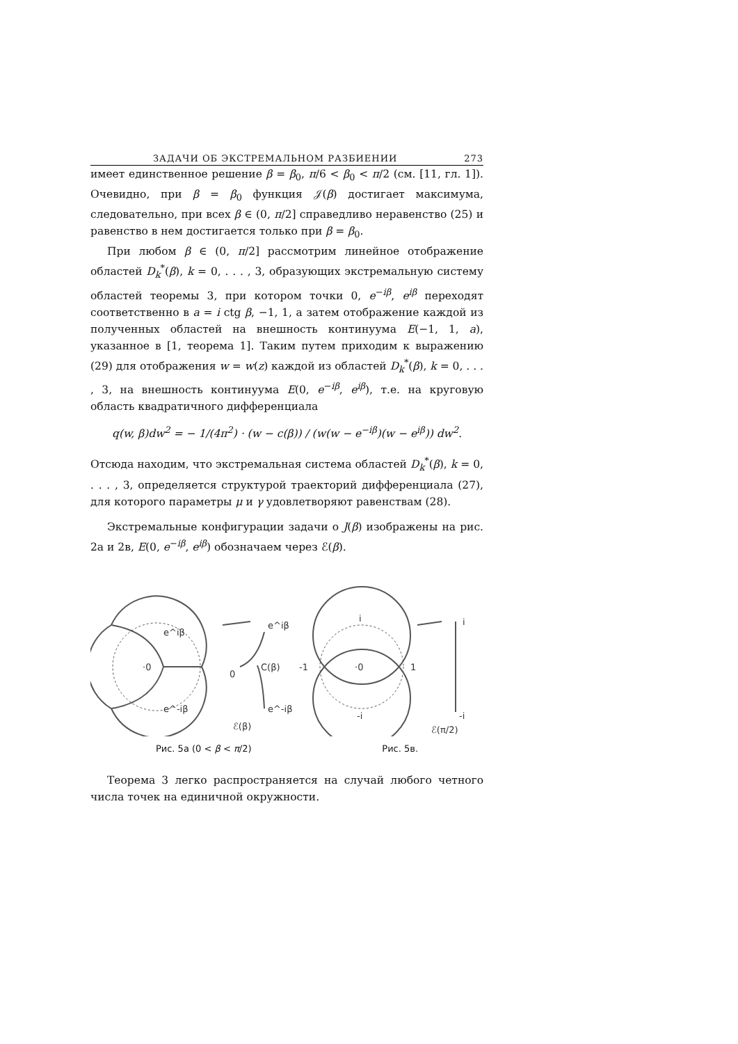ЗАДАЧИ ОБ ЭКСТРЕМАЛЬНОМ РАЗБИЕНИИ 273
имеет единственное решение β = β<sub>0</sub>, π/6 < β<sub>0</sub> < π/2 (см. [11, гл. 1]). Очевидно, при β = β<sub>0</sub> функция 𝒥(β) достигает максимума, следовательно, при всех β ∈ (0, π/2] справедливо неравенство (25) и равенство в нем достигается только при β = β<sub>0</sub>.
При любом β ∈ (0, π/2] рассмотрим линейное отображение областей D<sub>k</sub><sup>*</sup>(β), k = 0, . . . , 3, образующих экстремальную систему областей теоремы 3, при котором точки 0, e<sup>−iβ</sup>, e<sup>iβ</sup> переходят соответственно в a = i ctg β, −1, 1, а затем отображение каждой из полученных областей на внешность континуума E(−1, 1, a), указанное в [1, теорема 1]. Таким путем приходим к выражению (29) для отображения w = w(z) каждой из областей D<sub>k</sub><sup>*</sup>(β), k = 0, . . . , 3, на внешность континуума E(0, e<sup>−iβ</sup>, e<sup>iβ</sup>), т.е. на круговую область квадратичного дифференциала
q(w, β)dw<sup>2</sup> = − 1/(4π<sup>2</sup>) · (w − c(β)) / (w(w − e<sup>−iβ</sup>)(w − e<sup>iβ</sup>)) dw<sup>2</sup>.
Отсюда находим, что экстремальная система областей D<sub>k</sub><sup>*</sup>(β), k = 0, . . . , 3, определяется структурой траекторий дифференциала (27), для которого параметры μ и γ удовлетворяют равенствам (28).
Экстремальные конфигурации задачи о J(β) изображены на рис. 2а и 2в, E(0, e<sup>−iβ</sup>, e<sup>iβ</sup>) обозначаем через ℰ(β).
·0
e^iβ
e^-iβ
0
C(β)
e^iβ
e^-iβ
ℰ(β)
-1
1
·0
i
-i
i
-i
ℰ(π/2)
Рис. 5а (0 < β < π/2) Рис. 5в.
Теорема 3 легко распространяется на случай любого четного числа точек на единичной окружности.